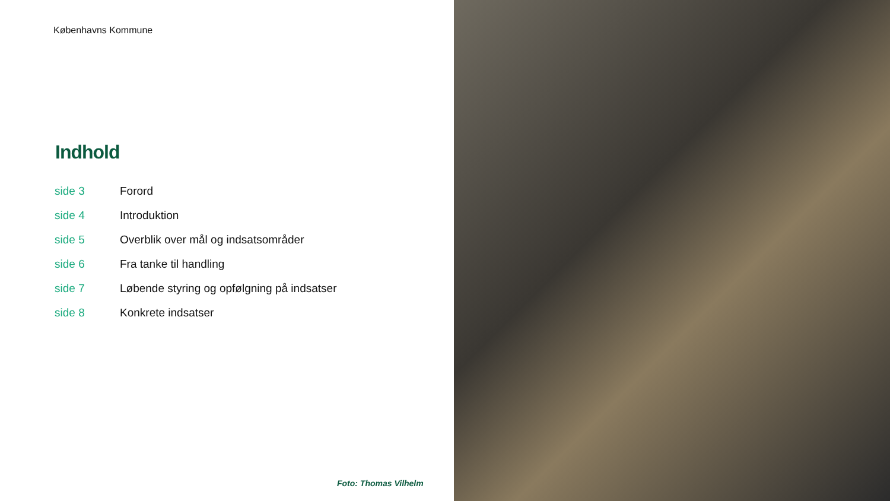Københavns Kommune
Indhold
| side 3 | Forord |
| side 4 | Introduktion |
| side 5 | Overblik over mål og indsatsområder |
| side 6 | Fra tanke til handling |
| side 7 | Løbende styring og opfølgning på indsatser |
| side 8 | Konkrete indsatser |
Foto: Thomas Vilhelm